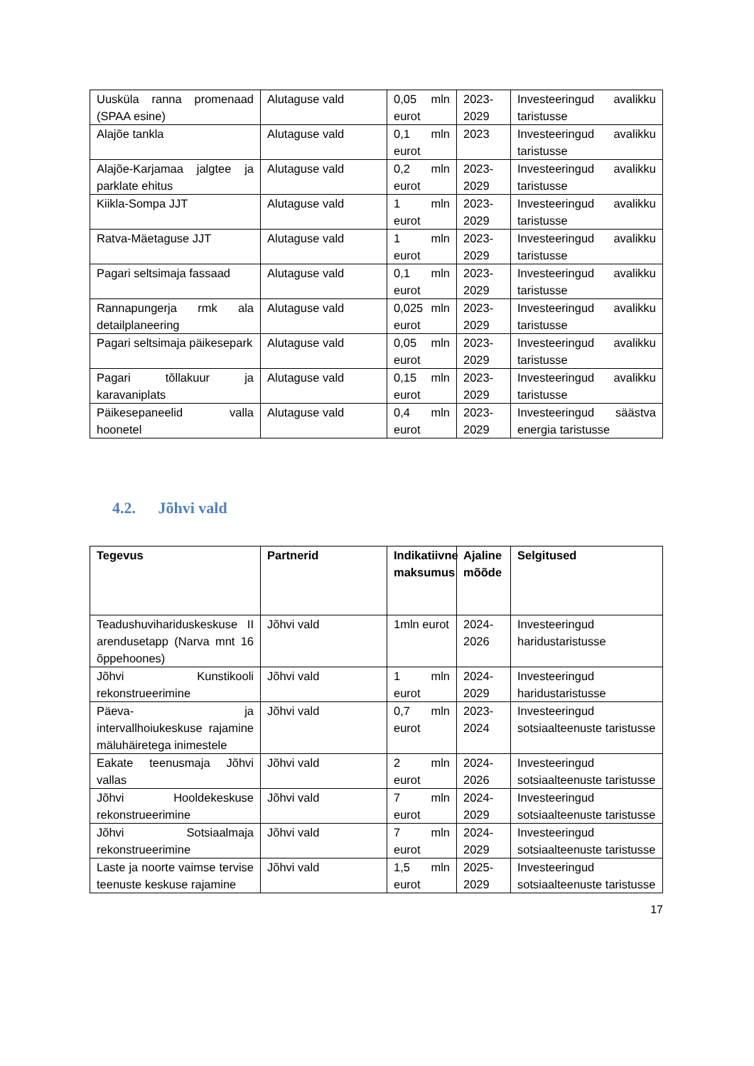| Uusküla ranna promenaad (SPAA esine) | Alutaguse vald | 0,05 mln eurot | 2023-2029 | Investeeringud avalikku taristusse |
| Alajõe tankla | Alutaguse vald | 0,1 mln eurot | 2023 | Investeeringud avalikku taristusse |
| Alajõe-Karjamaa jalgtee ja parklate ehitus | Alutaguse vald | 0,2 mln eurot | 2023-2029 | Investeeringud avalikku taristusse |
| Kiikla-Sompa JJT | Alutaguse vald | 1 mln eurot | 2023-2029 | Investeeringud avalikku taristusse |
| Ratva-Mäetaguse JJT | Alutaguse vald | 1 mln eurot | 2023-2029 | Investeeringud avalikku taristusse |
| Pagari seltsimaja fassaad | Alutaguse vald | 0,1 mln eurot | 2023-2029 | Investeeringud avalikku taristusse |
| Rannapungerja rmk ala detailplaneering | Alutaguse vald | 0,025 mln eurot | 2023-2029 | Investeeringud avalikku taristusse |
| Pagari seltsimaja päikesepark | Alutaguse vald | 0,05 mln eurot | 2023-2029 | Investeeringud avalikku taristusse |
| Pagari tõllakuur ja karavaniplats | Alutaguse vald | 0,15 mln eurot | 2023-2029 | Investeeringud avalikku taristusse |
| Päikesepaneelid valla hoonetel | Alutaguse vald | 0,4 mln eurot | 2023-2029 | Investeeringud säästva energia taristusse |
4.2. Jõhvi vald
| Tegevus | Partnerid | Indikatiivne maksumus | Ajaline mõõde | Selgitused |
| --- | --- | --- | --- | --- |
| Teadushuvihariduskeskuse II arendusetapp (Narva mnt 16 õppehoones) | Jõhvi vald | 1mln eurot | 2024-2026 | Investeeringud haridustaristusse |
| Jõhvi Kunstikooli rekonstrueerimine | Jõhvi vald | 1 mln eurot | 2024-2029 | Investeeringud haridustaristusse |
| Päeva- ja intervallhoiukeskuse rajamine mäluhäiretega inimestele | Jõhvi vald | 0,7 mln eurot | 2023-2024 | Investeeringud sotsiaalteenuste taristusse |
| Eakate teenusmaja Jõhvi vallas | Jõhvi vald | 2 mln eurot | 2024-2026 | Investeeringud sotsiaalteenuste taristusse |
| Jõhvi Hooldekeskuse rekonstrueerimine | Jõhvi vald | 7 mln eurot | 2024-2029 | Investeeringud sotsiaalteenuste taristusse |
| Jõhvi Sotsiaalmaja rekonstrueerimine | Jõhvi vald | 7 mln eurot | 2024-2029 | Investeeringud sotsiaalteenuste taristusse |
| Laste ja noorte vaimse tervise teenuste keskuse rajamine | Jõhvi vald | 1,5 mln eurot | 2025-2029 | Investeeringud sotsiaalteenuste taristusse |
17